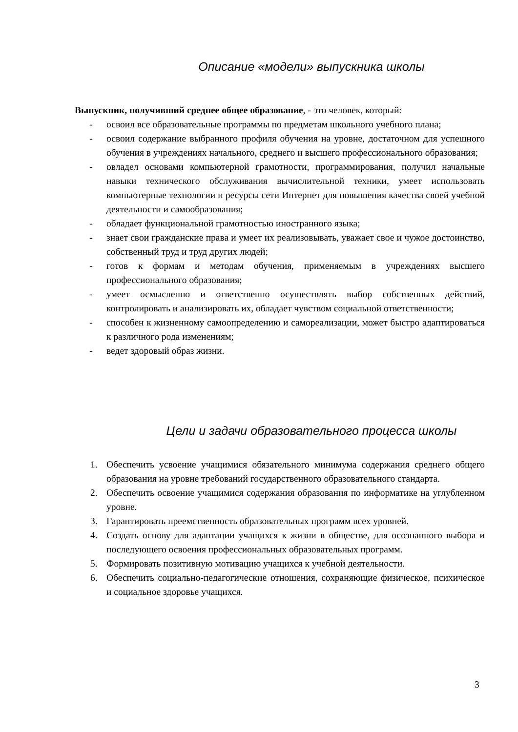Описание «модели» выпускника школы
Выпускник, получивший среднее общее образование, - это человек, который:
- освоил все образовательные программы по предметам школьного учебного плана;
- освоил содержание выбранного профиля обучения на уровне, достаточном для успешного обучения в учреждениях начального, среднего и высшего профессионального образования;
- овладел основами компьютерной грамотности, программирования, получил начальные навыки технического обслуживания вычислительной техники, умеет использовать компьютерные технологии и ресурсы сети Интернет для повышения качества своей учебной деятельности и самообразования;
- обладает функциональной грамотностью иностранного языка;
- знает свои гражданские права и умеет их реализовывать, уважает свое и чужое достоинство, собственный труд и труд других людей;
- готов к формам и методам обучения, применяемым в учреждениях высшего профессионального образования;
- умеет осмысленно и ответственно осуществлять выбор собственных действий, контролировать и анализировать их, обладает чувством социальной ответственности;
- способен к жизненному самоопределению и самореализации, может быстро адаптироваться к различного рода изменениям;
- ведет здоровый образ жизни.
Цели и задачи образовательного процесса школы
1. Обеспечить усвоение учащимися обязательного минимума содержания среднего общего образования на уровне требований государственного образовательного стандарта.
2. Обеспечить освоение учащимися содержания образования по информатике на углубленном уровне.
3. Гарантировать преемственность образовательных программ всех уровней.
4. Создать основу для адаптации учащихся к жизни в обществе, для осознанного выбора и последующего освоения профессиональных образовательных программ.
5. Формировать позитивную мотивацию учащихся к учебной деятельности.
6. Обеспечить социально-педагогические отношения, сохраняющие физическое, психическое и социальное здоровье учащихся.
3